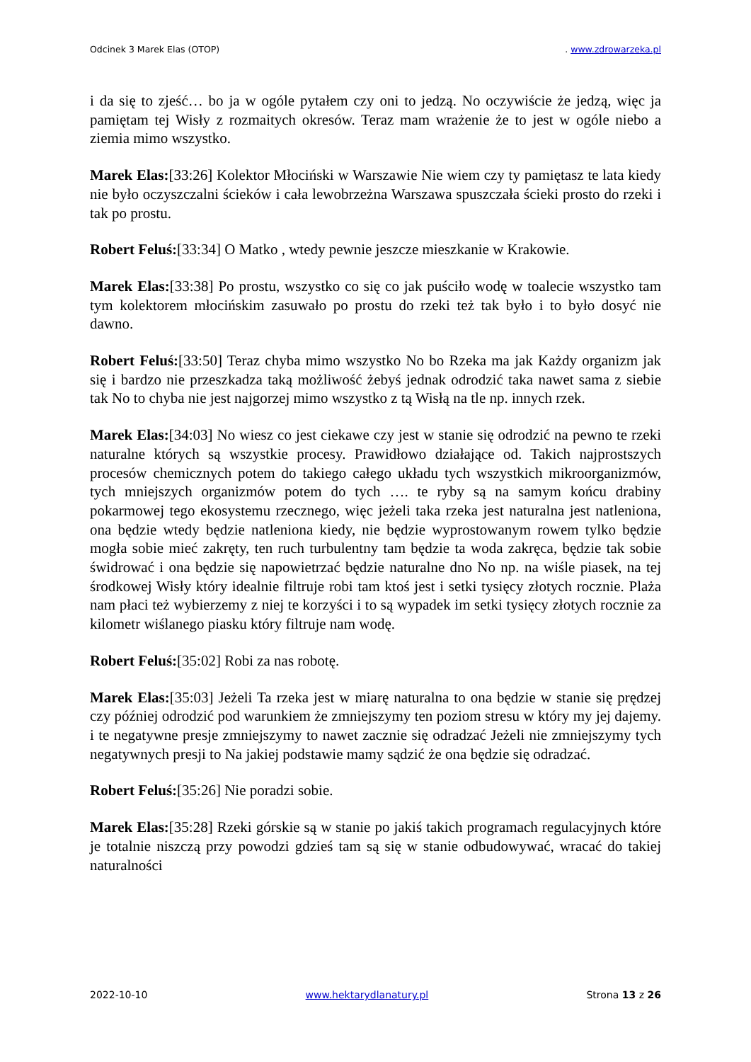Odcinek 3 Marek Elas (OTOP). www.zdrowarzeka.pl
i da się to zjeść… bo ja w ogóle pytałem czy oni to jedzą. No oczywiście że jedzą, więc ja pamiętam tej Wisły z rozmaitych okresów. Teraz mam wrażenie że to jest w ogóle niebo a ziemia mimo wszystko.
Marek Elas:[33:26] Kolektor Młociński w Warszawie Nie wiem czy ty pamiętasz te lata kiedy nie było oczyszczalni ścieków i cała lewobrzeżna Warszawa spuszczała ścieki prosto do rzeki i tak po prostu.
Robert Feluś:[33:34] O Matko , wtedy pewnie jeszcze mieszkanie w Krakowie.
Marek Elas:[33:38] Po prostu, wszystko co się co jak puściło wodę w toalecie wszystko tam tym kolektorem młocińskim zasuwało po prostu do rzeki też tak było i to było dosyć nie dawno.
Robert Feluś:[33:50] Teraz chyba mimo wszystko No bo Rzeka ma jak Każdy organizm jak się i bardzo nie przeszkadza taką możliwość żebyś jednak odrodzić taka nawet sama z siebie tak No to chyba nie jest najgorzej mimo wszystko z tą Wisłą na tle np. innych rzek.
Marek Elas:[34:03] No wiesz co jest ciekawe czy jest w stanie się odrodzić na pewno te rzeki naturalne których są wszystkie procesy. Prawidłowo działające od. Takich najprostszych procesów chemicznych potem do takiego całego układu tych wszystkich mikroorganizmów, tych mniejszych organizmów potem do tych …. te ryby są na samym końcu drabiny pokarmowej tego ekosystemu rzecznego, więc jeżeli taka rzeka jest naturalna jest natleniona, ona będzie wtedy będzie natleniona kiedy, nie będzie wyprostowanym rowem tylko będzie mogła sobie mieć zakręty, ten ruch turbulentny tam będzie ta woda zakręca, będzie tak sobie świdrować i ona będzie się napowietrzać będzie naturalne dno No np. na wiśle piasek, na tej środkowej Wisły który idealnie filtruje robi tam ktoś jest i setki tysięcy złotych rocznie. Plaża nam płaci też wybierzemy z niej te korzyści i to są wypadek im setki tysięcy złotych rocznie za kilometr wiślanego piasku który filtruje nam wodę.
Robert Feluś:[35:02] Robi za nas robotę.
Marek Elas:[35:03] Jeżeli Ta rzeka jest w miarę naturalna to ona będzie w stanie się prędzej czy później odrodzić pod warunkiem że zmniejszymy ten poziom stresu w który my jej dajemy. i te negatywne presje zmniejszymy to nawet zacznie się odradzać Jeżeli nie zmniejszymy tych negatywnych presji to Na jakiej podstawie mamy sądzić że ona będzie się odradzać.
Robert Feluś:[35:26] Nie poradzi sobie.
Marek Elas:[35:28] Rzeki górskie są w stanie po jakiś takich programach regulacyjnych które je totalnie niszczą przy powodzi gdzieś tam są się w stanie odbudowywać, wracać do takiej naturalności
2022-10-10 www.hektarydlanatury.pl Strona 13 z 26